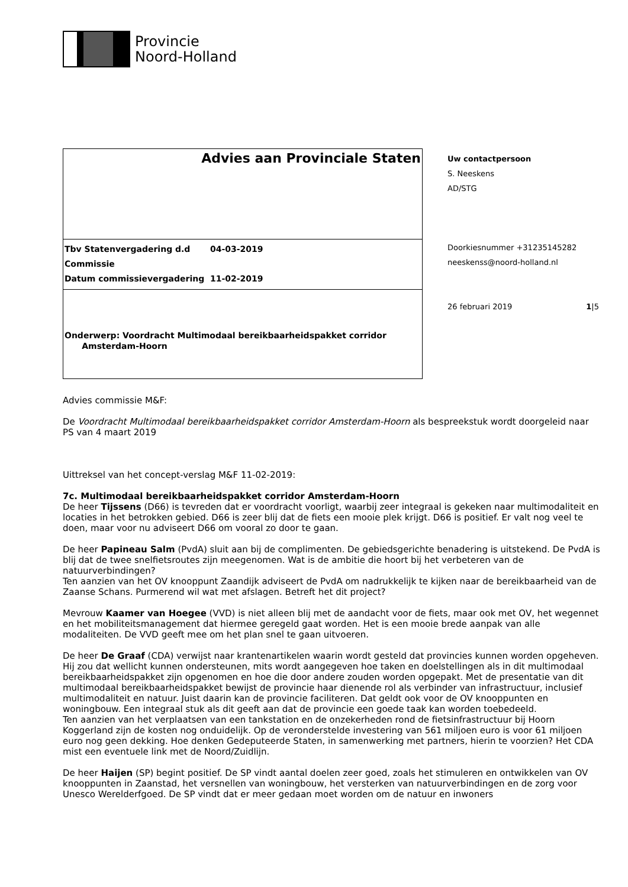Provincie
Noord-Holland
Advies aan Provinciale Staten
Tbv Statenvergadering d.d 04-03-2019
Commissie
Datum commissievergadering 11-02-2019
Onderwerp: Voordracht Multimodaal bereikbaarheidspakket corridor
Amsterdam-Hoorn
Uw contactpersoon
S. Neeskens
AD/STG
Doorkiesnummer +31235145282
neeskenss@noord-holland.nl
26 februari 2019 1|5
Advies commissie M&F:
De Voordracht Multimodaal bereikbaarheidspakket corridor Amsterdam-Hoorn als bespreekstuk wordt doorgeleid naar PS van 4 maart 2019
Uittreksel van het concept-verslag M&F 11-02-2019:
7c. Multimodaal bereikbaarheidspakket corridor Amsterdam-Hoorn
De heer Tijssens (D66) is tevreden dat er voordracht voorligt, waarbij zeer integraal is gekeken naar multimodaliteit en locaties in het betrokken gebied. D66 is zeer blij dat de fiets een mooie plek krijgt. D66 is positief. Er valt nog veel te doen, maar voor nu adviseert D66 om vooral zo door te gaan.
De heer Papineau Salm (PvdA) sluit aan bij de complimenten. De gebiedsgerichte benadering is uitstekend. De PvdA is blij dat de twee snelfietsroutes zijn meegenomen. Wat is de ambitie die hoort bij het verbeteren van de natuurverbindingen?
Ten aanzien van het OV knooppunt Zaandijk adviseert de PvdA om nadrukkelijk te kijken naar de bereikbaarheid van de Zaanse Schans. Purmerend wil wat met afslagen. Betreft het dit project?
Mevrouw Kaamer van Hoegee (VVD) is niet alleen blij met de aandacht voor de fiets, maar ook met OV, het wegennet en het mobiliteitsmanagement dat hiermee geregeld gaat worden. Het is een mooie brede aanpak van alle modaliteiten. De VVD geeft mee om het plan snel te gaan uitvoeren.
De heer De Graaf (CDA) verwijst naar krantenartikelen waarin wordt gesteld dat provincies kunnen worden opgeheven. Hij zou dat wellicht kunnen ondersteunen, mits wordt aangegeven hoe taken en doelstellingen als in dit multimodaal bereikbaarheidspakket zijn opgenomen en hoe die door andere zouden worden opgepakt. Met de presentatie van dit multimodaal bereikbaarheidspakket bewijst de provincie haar dienende rol als verbinder van infrastructuur, inclusief multimodaliteit en natuur. Juist daarin kan de provincie faciliteren. Dat geldt ook voor de OV knooppunten en woningbouw. Een integraal stuk als dit geeft aan dat de provincie een goede taak kan worden toebedeeld.
Ten aanzien van het verplaatsen van een tankstation en de onzekerheden rond de fietsinfrastructuur bij Hoorn Koggerland zijn de kosten nog onduidelijk. Op de veronderstelde investering van 561 miljoen euro is voor 61 miljoen euro nog geen dekking. Hoe denken Gedeputeerde Staten, in samenwerking met partners, hierin te voorzien? Het CDA mist een eventuele link met de Noord/Zuidlijn.
De heer Haijen (SP) begint positief. De SP vindt aantal doelen zeer goed, zoals het stimuleren en ontwikkelen van OV knooppunten in Zaanstad, het versnellen van woningbouw, het versterken van natuurverbindingen en de zorg voor Unesco Werelderfgoed. De SP vindt dat er meer gedaan moet worden om de natuur en inwoners